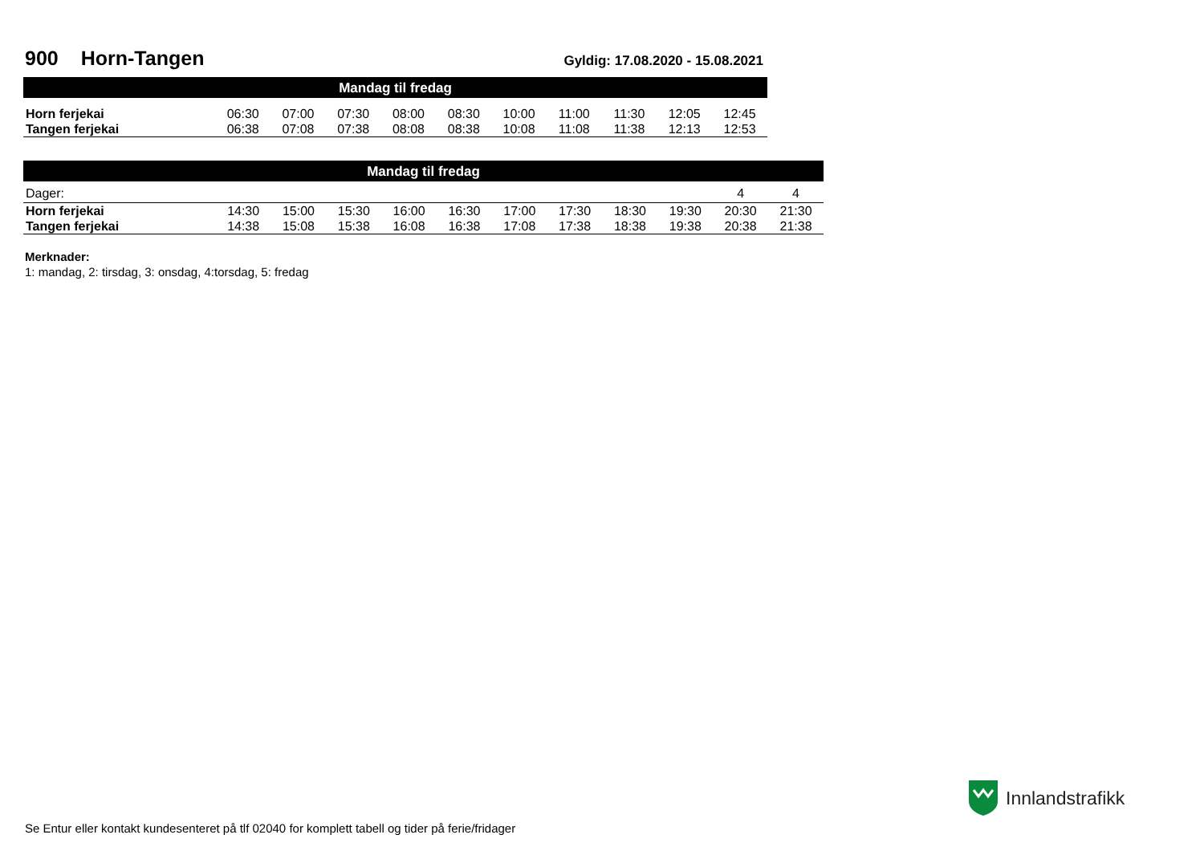900 Horn-Tangen
Gyldig: 17.08.2020 - 15.08.2021
| Mandag til fredag | | | | | | | | | | |
| --- | --- | --- | --- | --- | --- | --- | --- | --- | --- | --- |
| Horn ferjekai | 06:30 | 07:00 | 07:30 | 08:00 | 08:30 | 10:00 | 11:00 | 11:30 | 12:05 | 12:45 |
| Tangen ferjekai | 06:38 | 07:08 | 07:38 | 08:08 | 08:38 | 10:08 | 11:08 | 11:38 | 12:13 | 12:53 |
| Mandag til fredag | | | | | | | | | | | |
| --- | --- | --- | --- | --- | --- | --- | --- | --- | --- | --- | --- |
| Dager: | | | | | | | | | | 4 | 4 |
| Horn ferjekai | 14:30 | 15:00 | 15:30 | 16:00 | 16:30 | 17:00 | 17:30 | 18:30 | 19:30 | 20:30 | 21:30 |
| Tangen ferjekai | 14:38 | 15:08 | 15:38 | 16:08 | 16:38 | 17:08 | 17:38 | 18:38 | 19:38 | 20:38 | 21:38 |
Merknader:
1: mandag, 2: tirsdag, 3: onsdag, 4:torsdag, 5: fredag
Innlandstrafikk
Se Entur eller kontakt kundesenteret på tlf 02040 for komplett tabell og tider på ferie/fridager